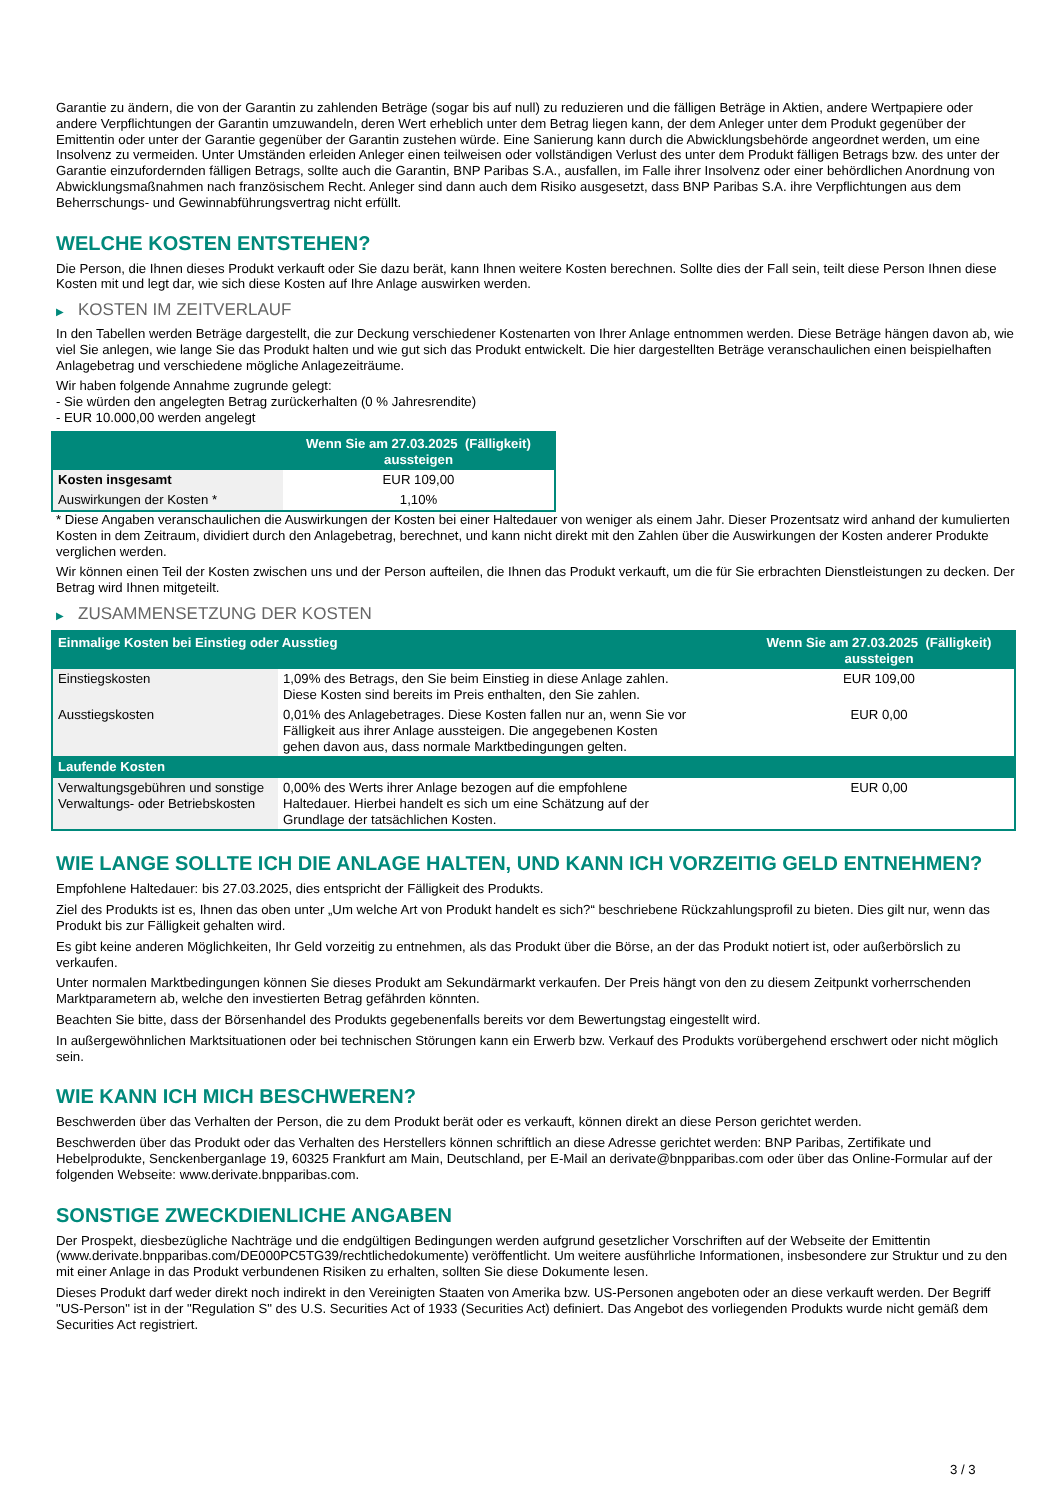Garantie zu ändern, die von der Garantin zu zahlenden Beträge (sogar bis auf null) zu reduzieren und die fälligen Beträge in Aktien, andere Wertpapiere oder andere Verpflichtungen der Garantin umzuwandeln, deren Wert erheblich unter dem Betrag liegen kann, der dem Anleger unter dem Produkt gegenüber der Emittentin oder unter der Garantie gegenüber der Garantin zustehen würde. Eine Sanierung kann durch die Abwicklungsbehörde angeordnet werden, um eine Insolvenz zu vermeiden. Unter Umständen erleiden Anleger einen teilweisen oder vollständigen Verlust des unter dem Produkt fälligen Betrags bzw. des unter der Garantie einzufordernden fälligen Betrags, sollte auch die Garantin, BNP Paribas S.A., ausfallen, im Falle ihrer Insolvenz oder einer behördlichen Anordnung von Abwicklungsmaßnahmen nach französischem Recht. Anleger sind dann auch dem Risiko ausgesetzt, dass BNP Paribas S.A. ihre Verpflichtungen aus dem Beherrschungs- und Gewinnabführungsvertrag nicht erfüllt.
WELCHE KOSTEN ENTSTEHEN?
Die Person, die Ihnen dieses Produkt verkauft oder Sie dazu berät, kann Ihnen weitere Kosten berechnen. Sollte dies der Fall sein, teilt diese Person Ihnen diese Kosten mit und legt dar, wie sich diese Kosten auf Ihre Anlage auswirken werden.
▶ KOSTEN IM ZEITVERLAUF
In den Tabellen werden Beträge dargestellt, die zur Deckung verschiedener Kostenarten von Ihrer Anlage entnommen werden. Diese Beträge hängen davon ab, wie viel Sie anlegen, wie lange Sie das Produkt halten und wie gut sich das Produkt entwickelt. Die hier dargestellten Beträge veranschaulichen einen beispielhaften Anlagebetrag und verschiedene mögliche Anlagezeiträume.
Wir haben folgende Annahme zugrunde gelegt:
- Sie würden den angelegten Betrag zurückerhalten (0 % Jahresrendite)
- EUR 10.000,00 werden angelegt
| | Wenn Sie am 27.03.2025 (Fälligkeit) aussteigen |
| --- | --- |
| Kosten insgesamt | EUR 109,00 |
| Auswirkungen der Kosten * | 1,10% |
* Diese Angaben veranschaulichen die Auswirkungen der Kosten bei einer Haltedauer von weniger als einem Jahr. Dieser Prozentsatz wird anhand der kumulierten Kosten in dem Zeitraum, dividiert durch den Anlagebetrag, berechnet, und kann nicht direkt mit den Zahlen über die Auswirkungen der Kosten anderer Produkte verglichen werden.
Wir können einen Teil der Kosten zwischen uns und der Person aufteilen, die Ihnen das Produkt verkauft, um die für Sie erbrachten Dienstleistungen zu decken. Der Betrag wird Ihnen mitgeteilt.
▶ ZUSAMMENSETZUNG DER KOSTEN
| Einmalige Kosten bei Einstieg oder Ausstieg | | Wenn Sie am 27.03.2025 (Fälligkeit) aussteigen |
| --- | --- | --- |
| Einstiegskosten | 1,09% des Betrags, den Sie beim Einstieg in diese Anlage zahlen. Diese Kosten sind bereits im Preis enthalten, den Sie zahlen. | EUR 109,00 |
| Ausstiegskosten | 0,01% des Anlagebetrages. Diese Kosten fallen nur an, wenn Sie vor Fälligkeit aus ihrer Anlage aussteigen. Die angegebenen Kosten gehen davon aus, dass normale Marktbedingungen gelten. | EUR 0,00 |
| Laufende Kosten | | |
| Verwaltungsgebühren und sonstige Verwaltungs- oder Betriebskosten | 0,00% des Werts ihrer Anlage bezogen auf die empfohlene Haltedauer. Hierbei handelt es sich um eine Schätzung auf der Grundlage der tatsächlichen Kosten. | EUR 0,00 |
WIE LANGE SOLLTE ICH DIE ANLAGE HALTEN, UND KANN ICH VORZEITIG GELD ENTNEHMEN?
Empfohlene Haltedauer: bis 27.03.2025, dies entspricht der Fälligkeit des Produkts.
Ziel des Produkts ist es, Ihnen das oben unter „Um welche Art von Produkt handelt es sich?“ beschriebene Rückzahlungsprofil zu bieten. Dies gilt nur, wenn das Produkt bis zur Fälligkeit gehalten wird.
Es gibt keine anderen Möglichkeiten, Ihr Geld vorzeitig zu entnehmen, als das Produkt über die Börse, an der das Produkt notiert ist, oder außerbörslich zu verkaufen.
Unter normalen Marktbedingungen können Sie dieses Produkt am Sekundärmarkt verkaufen. Der Preis hängt von den zu diesem Zeitpunkt vorherrschenden Marktparametern ab, welche den investierten Betrag gefährden könnten.
Beachten Sie bitte, dass der Börsenhandel des Produkts gegebenenfalls bereits vor dem Bewertungstag eingestellt wird.
In außergewöhnlichen Marktsituationen oder bei technischen Störungen kann ein Erwerb bzw. Verkauf des Produkts vorübergehend erschwert oder nicht möglich sein.
WIE KANN ICH MICH BESCHWEREN?
Beschwerden über das Verhalten der Person, die zu dem Produkt berät oder es verkauft, können direkt an diese Person gerichtet werden.
Beschwerden über das Produkt oder das Verhalten des Herstellers können schriftlich an diese Adresse gerichtet werden: BNP Paribas, Zertifikate und Hebelprodukte, Senckenberganlage 19, 60325 Frankfurt am Main, Deutschland, per E-Mail an derivate@bnpparibas.com oder über das Online-Formular auf der folgenden Webseite: www.derivate.bnpparibas.com.
SONSTIGE ZWECKDIENLICHE ANGABEN
Der Prospekt, diesbezügliche Nachträge und die endgültigen Bedingungen werden aufgrund gesetzlicher Vorschriften auf der Webseite der Emittentin (www.derivate.bnpparibas.com/DE000PC5TG39/rechtlichedokumente) veröffentlicht. Um weitere ausführliche Informationen, insbesondere zur Struktur und zu den mit einer Anlage in das Produkt verbundenen Risiken zu erhalten, sollten Sie diese Dokumente lesen.
Dieses Produkt darf weder direkt noch indirekt in den Vereinigten Staaten von Amerika bzw. US-Personen angeboten oder an diese verkauft werden. Der Begriff "US-Person" ist in der "Regulation S" des U.S. Securities Act of 1933 (Securities Act) definiert. Das Angebot des vorliegenden Produkts wurde nicht gemäß dem Securities Act registriert.
3 / 3